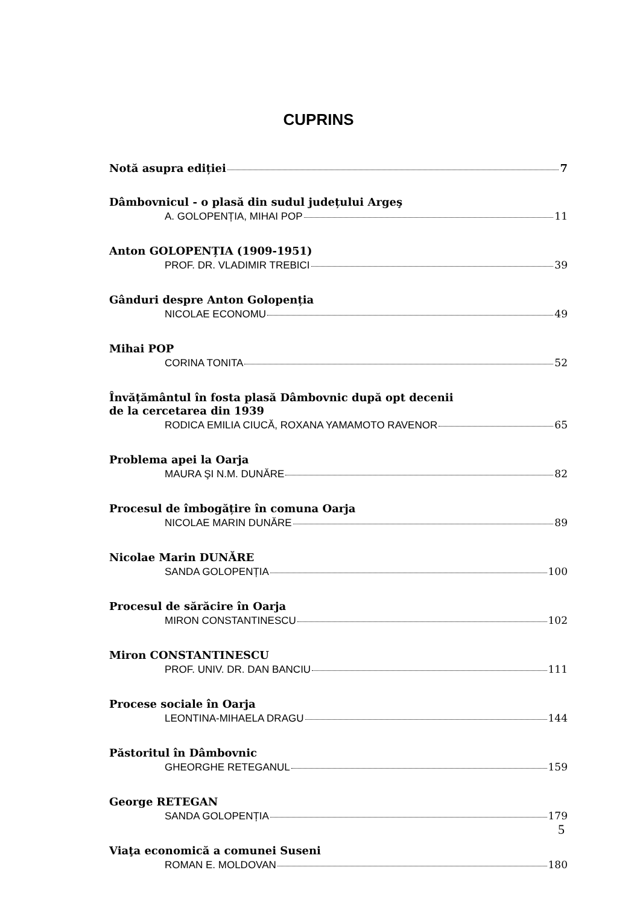CUPRINS
Notă asupra ediției 7
Dâmbovnicul - o plasă din sudul județului Argeş
A. GOLOPENȚIA, MIHAI POP 11
Anton GOLOPENȚIA (1909-1951)
PROF. DR. VLADIMIR TREBICI 39
Gânduri despre Anton Golopenția
NICOLAE ECONOMU 49
Mihai POP
CORINA TONITA 52
Învățământul în fosta plasă Dâmbovnic după opt decenii
de la cercetarea din 1939
RODICA EMILIA CIUCĂ, ROXANA YAMAMOTO RAVENOR 65
Problema apei la Oarja
MAURA ŞI N.M. DUNĂRE 82
Procesul de îmbogățire în comuna Oarja
NICOLAE MARIN DUNĂRE 89
Nicolae Marin DUNĂRE
SANDA GOLOPENȚIA 100
Procesul de sărăcire în Oarja
MIRON CONSTANTINESCU 102
Miron CONSTANTINESCU
PROF. UNIV. DR. DAN BANCIU 111
Procese sociale în Oarja
LEONTINA-MIHAELA DRAGU 144
Păstoritul în Dâmbovnic
GHEORGHE RETEGANUL 159
George RETEGAN
SANDA GOLOPENȚIA 179
Viaţa economică a comunei Suseni
ROMAN E. MOLDOVAN 180
5